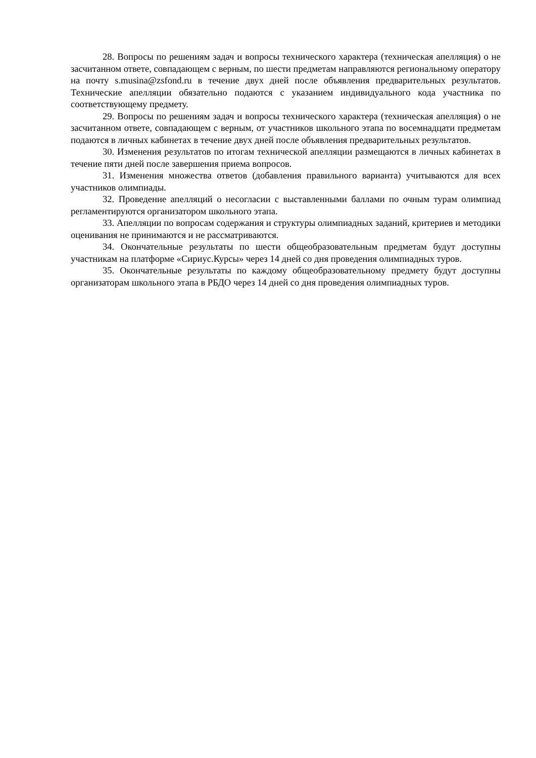28. Вопросы по решениям задач и вопросы технического характера (техническая апелляция) о не засчитанном ответе, совпадающем с верным, по шести предметам направляются региональному оператору на почту s.musina@zsfond.ru в течение двух дней после объявления предварительных результатов. Технические апелляции обязательно подаются с указанием индивидуального кода участника по соответствующему предмету.
29. Вопросы по решениям задач и вопросы технического характера (техническая апелляция) о не засчитанном ответе, совпадающем с верным, от участников школьного этапа по восемнадцати предметам подаются в личных кабинетах в течение двух дней после объявления предварительных результатов.
30. Изменения результатов по итогам технической апелляции размещаются в личных кабинетах в течение пяти дней после завершения приема вопросов.
31. Изменения множества ответов (добавления правильного варианта) учитываются для всех участников олимпиады.
32. Проведение апелляций о несогласии с выставленными баллами по очным турам олимпиад регламентируются организатором школьного этапа.
33. Апелляции по вопросам содержания и структуры олимпиадных заданий, критериев и методики оценивания не принимаются и не рассматриваются.
34. Окончательные результаты по шести общеобразовательным предметам будут доступны участникам на платформе «Сириус.Курсы» через 14 дней со дня проведения олимпиадных туров.
35. Окончательные результаты по каждому общеобразовательному предмету будут доступны организаторам школьного этапа в РБДО через 14 дней со дня проведения олимпиадных туров.